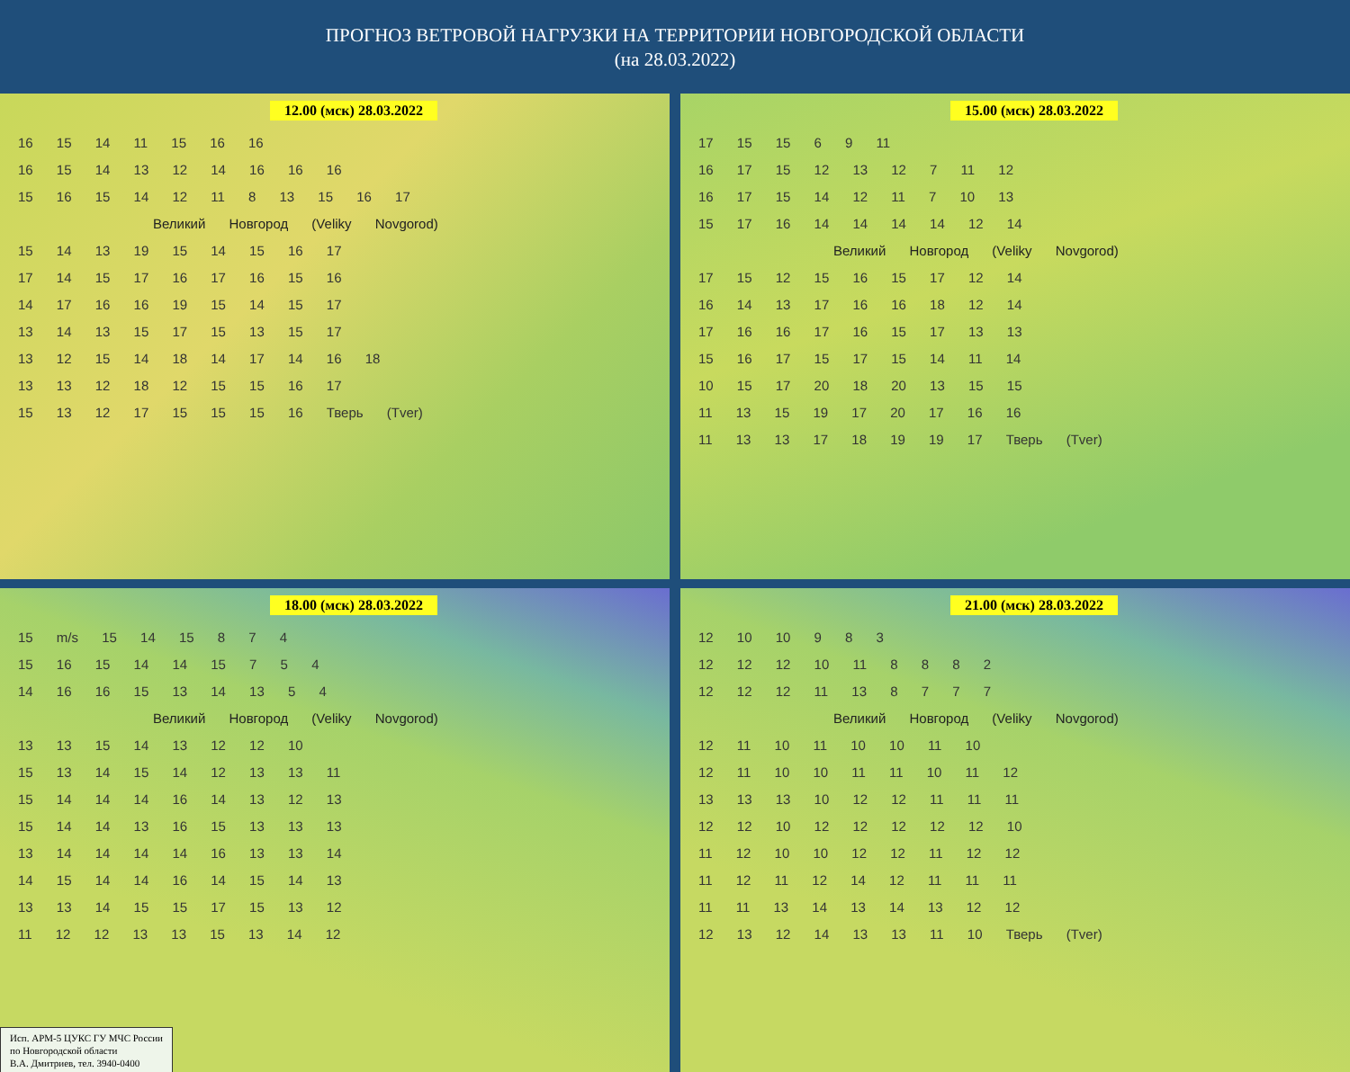ПРОГНОЗ ВЕТРОВОЙ НАГРУЗКИ НА ТЕРРИТОРИИ НОВГОРОДСКОЙ ОБЛАСТИ
(на 28.03.2022)
12.00 (мск) 28.03.2022
16 15 14 11 15 16 16
16 15 14 13 12 14 16 16 16
15 16 15 14 12 11 8 13 15 16 17
Великий Новгород (Veliky Novgorod)
15 14 13 19 15 14 15 16 17
17 14 15 17 16 17 16 15 16
14 17 16 16 19 15 14 15 17
13 14 13 15 17 15 13 15 17
13 12 15 14 18 14 17 14 16 18
13 13 12 18 12 15 15 16 17
15 13 12 17 15 15 15 16 Тверь (Tver)
15.00 (мск) 28.03.2022
17 15 15 6 9 11
16 17 15 12 13 12 7 11 12
16 17 15 14 12 11 7 10 13
15 17 16 14 14 14 14 12 14
Великий Новгород (Veliky Novgorod)
17 15 12 15 16 15 17 12 14
16 14 13 17 16 16 18 12 14
17 16 16 17 16 15 17 13 13
15 16 17 15 17 15 14 11 14
10 15 17 20 18 20 13 15 15
11 13 15 19 17 20 17 16 16
11 13 13 17 18 19 19 17 Тверь (Tver)
18.00 (мск) 28.03.2022
15 m/s 15 14 15 8 7 4
15 16 15 14 14 15 7 5 4
14 16 16 15 13 14 13 5 4
Великий Новгород (Veliky Novgorod)
13 13 15 14 13 12 12 10
15 13 14 15 14 12 13 13 11
15 14 14 14 16 14 13 12 13
15 14 14 13 16 15 13 13 13
13 14 14 14 14 16 13 13 14
14 15 14 14 16 14 15 14 13
13 13 14 15 15 17 15 13 12
11 12 12 13 13 15 13 14 12
Исп. АРМ-5 ЦУКС ГУ МЧС России
по Новгородской области
В.А. Дмитриев, тел. 3940-0400
21.00 (мск) 28.03.2022
12 10 10 9 8 3
12 12 12 10 11 8 8 8 2
12 12 12 11 13 8 7 7 7
Великий Новгород (Veliky Novgorod)
12 11 10 11 10 10 11 10
12 11 10 10 11 11 10 11 12
13 13 13 10 12 12 11 11 11
12 12 10 12 12 12 12 12 10
11 12 10 10 12 12 11 12 12
11 12 11 12 14 12 11 11 11
11 11 13 14 13 14 13 12 12
12 13 12 14 13 13 11 10 Тверь (Tver)